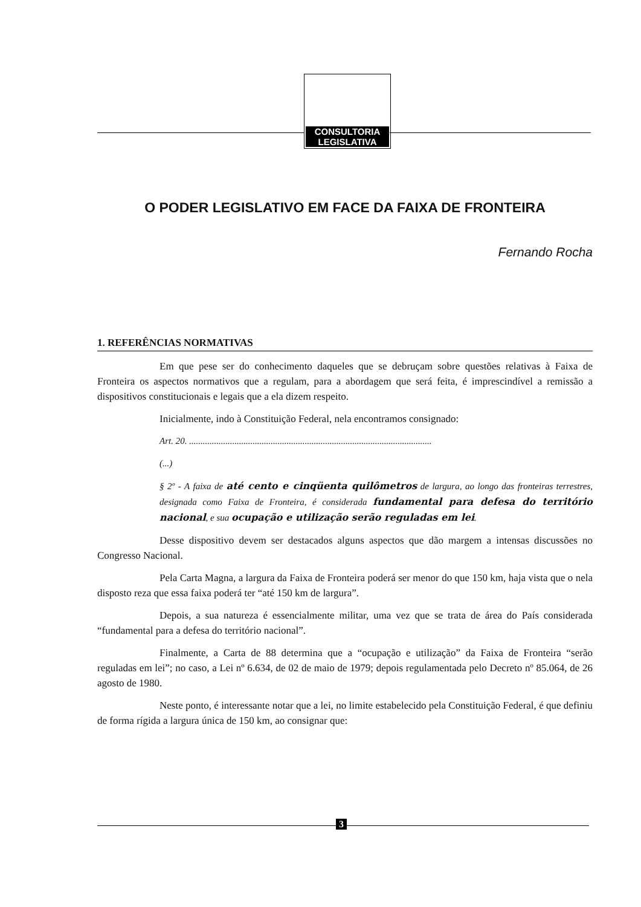CONSULTORIA
LEGISLATIVA
O PODER LEGISLATIVO EM FACE DA FAIXA DE FRONTEIRA
Fernando Rocha
1. REFERÊNCIAS NORMATIVAS
Em que pese ser do conhecimento daqueles que se debruçam sobre questões relativas à Faixa de Fronteira os aspectos normativos que a regulam, para a abordagem que será feita, é imprescindível a remissão a dispositivos constitucionais e legais que a ela dizem respeito.
Inicialmente, indo à Constituição Federal, nela encontramos consignado:
Art. 20. ...........................................................................................................
(...)
§ 2º - A faixa de até cento e cinqüenta quilômetros de largura, ao longo das fronteiras terrestres, designada como Faixa de Fronteira, é considerada fundamental para defesa do território nacional, e sua ocupação e utilização serão reguladas em lei.
Desse dispositivo devem ser destacados alguns aspectos que dão margem a intensas discussões no Congresso Nacional.
Pela Carta Magna, a largura da Faixa de Fronteira poderá ser menor do que 150 km, haja vista que o nela disposto reza que essa faixa poderá ter “até 150 km de largura”.
Depois, a sua natureza é essencialmente militar, uma vez que se trata de área do País considerada “fundamental para a defesa do território nacional”.
Finalmente, a Carta de 88 determina que a “ocupação e utilização” da Faixa de Fronteira “serão reguladas em lei”; no caso, a Lei nº 6.634, de 02 de maio de 1979; depois regulamentada pelo Decreto nº 85.064, de 26 agosto de 1980.
Neste ponto, é interessante notar que a lei, no limite estabelecido pela Constituição Federal, é que definiu de forma rígida a largura única de 150 km, ao consignar que:
3